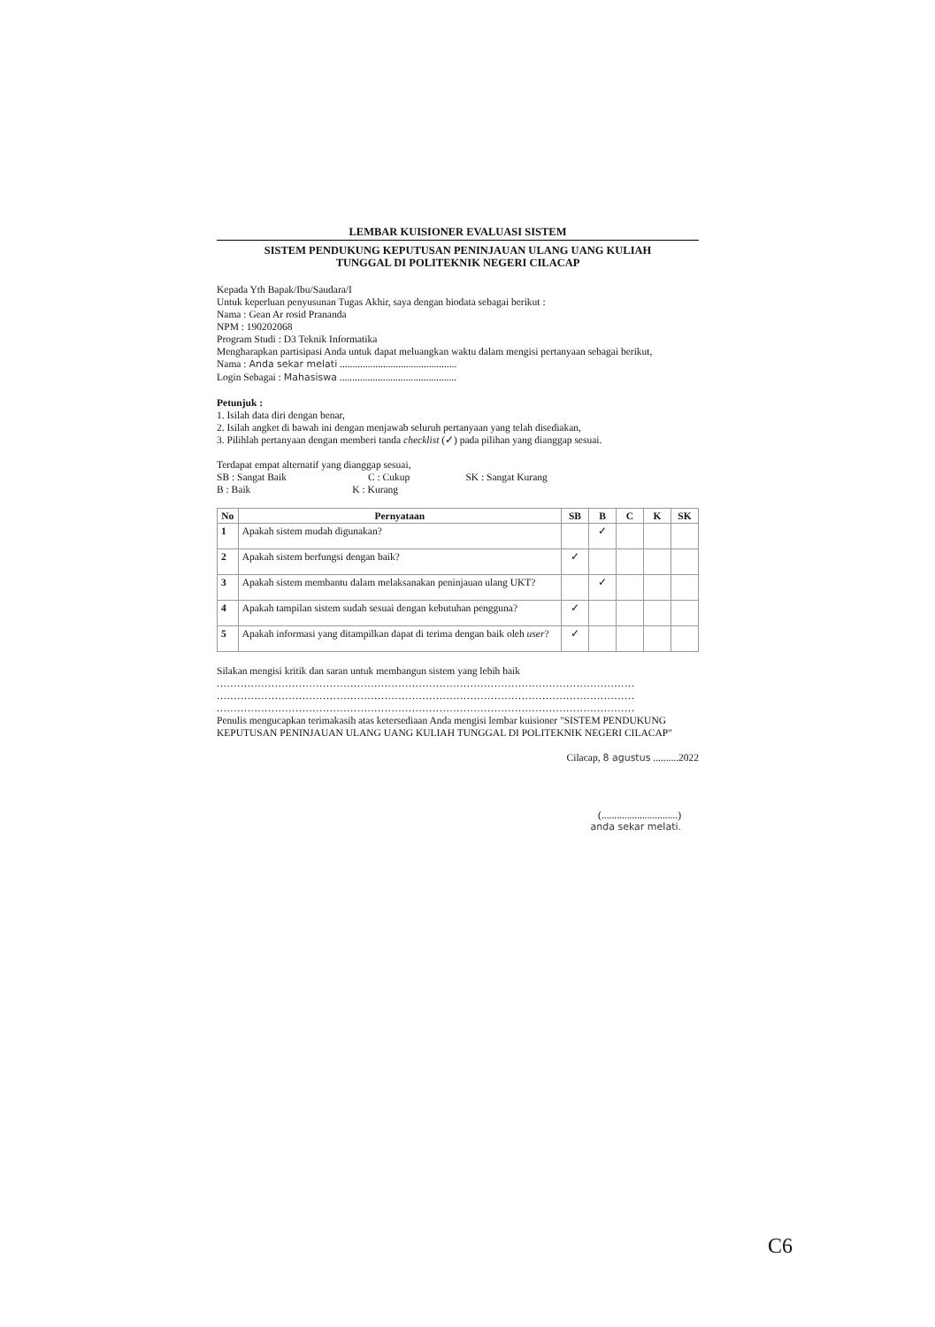LEMBAR KUISIONER EVALUASI SISTEM
SISTEM PENDUKUNG KEPUTUSAN PENINJAUAN ULANG UANG KULIAH
TUNGGAL DI POLITEKNIK NEGERI CILACAP
Kepada Yth Bapak/Ibu/Saudara/I
Untuk keperluan penyusunan Tugas Akhir, saya dengan biodata sebagai berikut :
Nama : Gean Ar rosid Prananda
NPM : 190202068
Program Studi : D3 Teknik Informatika
Mengharapkan partisipasi Anda untuk dapat meluangkan waktu dalam mengisi pertanyaan sebagai berikut,
Nama : Anda sekar melati ..............................................
Login Sebagai : Mahasiswa ..............................................
Petunjuk :
1. Isilah data diri dengan benar,
2. Isilah angket di bawah ini dengan menjawab seluruh pertanyaan yang telah disediakan,
3. Pilihlah pertanyaan dengan memberi tanda checklist (✓) pada pilihan yang dianggap sesuai.
Terdapat empat alternatif yang dianggap sesuai,
SB : Sangat Baik C : Cukup SK : Sangat Kurang
B : Baik K : Kurang
| No | Pernyataan | SB | B | C | K | SK |
| --- | --- | --- | --- | --- | --- | --- |
| 1 | Apakah sistem mudah digunakan? | | ✓ | | | |
| 2 | Apakah sistem berfungsi dengan baik? | ✓ | | | | |
| 3 | Apakah sistem membantu dalam melaksanakan peninjauan ulang UKT? | | ✓ | | | |
| 4 | Apakah tampilan sistem sudah sesuai dengan kebutuhan pengguna? | ✓ | | | | |
| 5 | Apakah informasi yang ditampilkan dapat di terima dengan baik oleh user ? | ✓ | | | | |
Silakan mengisi kritik dan saran untuk membangun sistem yang lebih baik
..........................................................................................................................
..........................................................................................................................
..........................................................................................................................
Penulis mengucapkan terimakasih atas ketersediaan Anda mengisi lembar kuisioner "SISTEM PENDUKUNG KEPUTUSAN PENINJAUAN ULANG UANG KULIAH TUNGGAL DI POLITEKNIK NEGERI CILACAP"
Cilacap, 8 agustus ..........2022
(..............................)
anda sekar melati.
C6